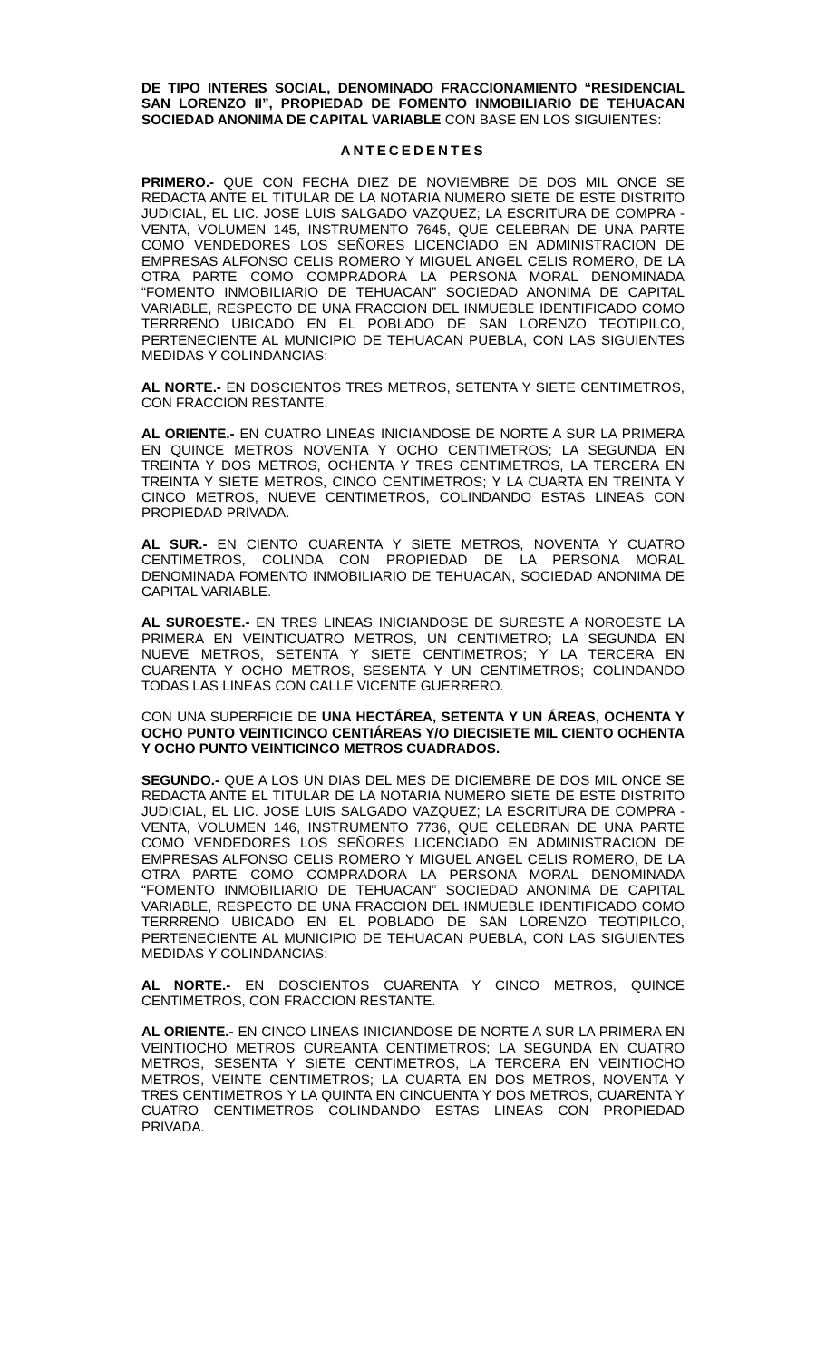DE TIPO INTERES SOCIAL, DENOMINADO FRACCIONAMIENTO “RESIDENCIAL SAN LORENZO II”, PROPIEDAD DE FOMENTO INMOBILIARIO DE TEHUACAN SOCIEDAD ANONIMA DE CAPITAL VARIABLE CON BASE EN LOS SIGUIENTES:
ANTECEDENTES
PRIMERO.- QUE CON FECHA DIEZ DE NOVIEMBRE DE DOS MIL ONCE SE REDACTA ANTE EL TITULAR DE LA NOTARIA NUMERO SIETE DE ESTE DISTRITO JUDICIAL, EL LIC. JOSE LUIS SALGADO VAZQUEZ; LA ESCRITURA DE COMPRA - VENTA, VOLUMEN 145, INSTRUMENTO 7645, QUE CELEBRAN DE UNA PARTE COMO VENDEDORES LOS SEÑORES LICENCIADO EN ADMINISTRACION DE EMPRESAS ALFONSO CELIS ROMERO Y MIGUEL ANGEL CELIS ROMERO, DE LA OTRA PARTE COMO COMPRADORA LA PERSONA MORAL DENOMINADA “FOMENTO INMOBILIARIO DE TEHUACAN” SOCIEDAD ANONIMA DE CAPITAL VARIABLE, RESPECTO DE UNA FRACCION DEL INMUEBLE IDENTIFICADO COMO TERRRENO UBICADO EN EL POBLADO DE SAN LORENZO TEOTIPILCO, PERTENECIENTE AL MUNICIPIO DE TEHUACAN PUEBLA, CON LAS SIGUIENTES MEDIDAS Y COLINDANCIAS:
AL NORTE.- EN DOSCIENTOS TRES METROS, SETENTA Y SIETE CENTIMETROS, CON FRACCION RESTANTE.
AL ORIENTE.- EN CUATRO LINEAS INICIANDOSE DE NORTE A SUR LA PRIMERA EN QUINCE METROS NOVENTA Y OCHO CENTIMETROS; LA SEGUNDA EN TREINTA Y DOS METROS, OCHENTA Y TRES CENTIMETROS, LA TERCERA EN TREINTA Y SIETE METROS, CINCO CENTIMETROS; Y LA CUARTA EN TREINTA Y CINCO METROS, NUEVE CENTIMETROS, COLINDANDO ESTAS LINEAS CON PROPIEDAD PRIVADA.
AL SUR.- EN CIENTO CUARENTA Y SIETE METROS, NOVENTA Y CUATRO CENTIMETROS, COLINDA CON PROPIEDAD DE LA PERSONA MORAL DENOMINADA FOMENTO INMOBILIARIO DE TEHUACAN, SOCIEDAD ANONIMA DE CAPITAL VARIABLE.
AL SUROESTE.- EN TRES LINEAS INICIANDOSE DE SURESTE A NOROESTE LA PRIMERA EN VEINTICUATRO METROS, UN CENTIMETRO; LA SEGUNDA EN NUEVE METROS, SETENTA Y SIETE CENTIMETROS; Y LA TERCERA EN CUARENTA Y OCHO METROS, SESENTA Y UN CENTIMETROS; COLINDANDO TODAS LAS LINEAS CON CALLE VICENTE GUERRERO.
CON UNA SUPERFICIE DE UNA HECTÁREA, SETENTA Y UN ÁREAS, OCHENTA Y OCHO PUNTO VEINTICINCO CENTIÁREAS Y/O DIECISIETE MIL CIENTO OCHENTA Y OCHO PUNTO VEINTICINCO METROS CUADRADOS.
SEGUNDO.- QUE A LOS UN DIAS DEL MES DE DICIEMBRE DE DOS MIL ONCE SE REDACTA ANTE EL TITULAR DE LA NOTARIA NUMERO SIETE DE ESTE DISTRITO JUDICIAL, EL LIC. JOSE LUIS SALGADO VAZQUEZ; LA ESCRITURA DE COMPRA - VENTA, VOLUMEN 146, INSTRUMENTO 7736, QUE CELEBRAN DE UNA PARTE COMO VENDEDORES LOS SEÑORES LICENCIADO EN ADMINISTRACION DE EMPRESAS ALFONSO CELIS ROMERO Y MIGUEL ANGEL CELIS ROMERO, DE LA OTRA PARTE COMO COMPRADORA LA PERSONA MORAL DENOMINADA “FOMENTO INMOBILIARIO DE TEHUACAN” SOCIEDAD ANONIMA DE CAPITAL VARIABLE, RESPECTO DE UNA FRACCION DEL INMUEBLE IDENTIFICADO COMO TERRRENO UBICADO EN EL POBLADO DE SAN LORENZO TEOTIPILCO, PERTENECIENTE AL MUNICIPIO DE TEHUACAN PUEBLA, CON LAS SIGUIENTES MEDIDAS Y COLINDANCIAS:
AL NORTE.- EN DOSCIENTOS CUARENTA Y CINCO METROS, QUINCE CENTIMETROS, CON FRACCION RESTANTE.
AL ORIENTE.- EN CINCO LINEAS INICIANDOSE DE NORTE A SUR LA PRIMERA EN VEINTIOCHO METROS CUREANTA CENTIMETROS; LA SEGUNDA EN CUATRO METROS, SESENTA Y SIETE CENTIMETROS, LA TERCERA EN VEINTIOCHO METROS, VEINTE CENTIMETROS; LA CUARTA EN DOS METROS, NOVENTA Y TRES CENTIMETROS Y LA QUINTA EN CINCUENTA Y DOS METROS, CUARENTA Y CUATRO CENTIMETROS COLINDANDO ESTAS LINEAS CON PROPIEDAD PRIVADA.